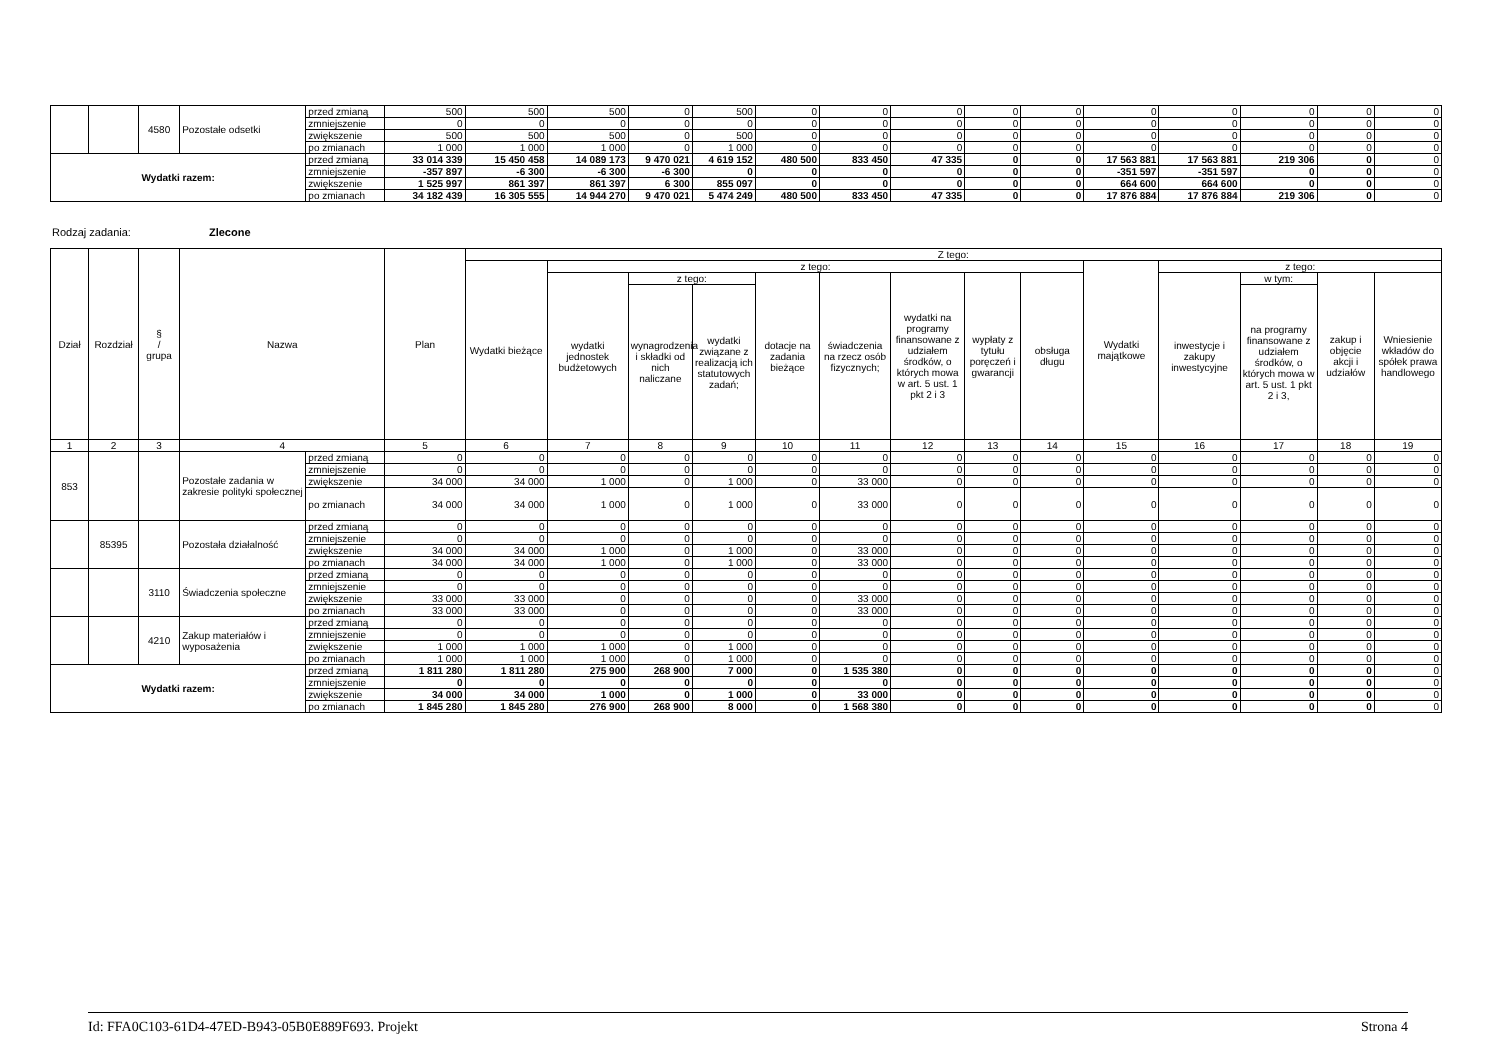| | | 4580 | Pozostałe odsetki | przed zmianą | 500 | 500 | 500 | 0 | 500 | 0 | 0 | 0 | 0 | 0 | 0 | 0 | 0 | 0 | 0 |
| | | | | zmniejszenie | 0 | 0 | 0 | 0 | 0 | 0 | 0 | 0 | 0 | 0 | 0 | 0 | 0 | 0 | 0 |
| | | | | zwiększenie | 500 | 500 | 500 | 0 | 500 | 0 | 0 | 0 | 0 | 0 | 0 | 0 | 0 | 0 | 0 |
| | | | | po zmianach | 1 000 | 1 000 | 1 000 | 0 | 1 000 | 0 | 0 | 0 | 0 | 0 | 0 | 0 | 0 | 0 | 0 |
| Wydatki razem: | | | | przed zmianą | 33 014 339 | 15 450 458 | 14 089 173 | 9 470 021 | 4 619 152 | 480 500 | 833 450 | 47 335 | 0 | 0 | 17 563 881 | 17 563 881 | 219 306 | 0 | 0 |
| | | | | zmniejszenie | -357 897 | -6 300 | -6 300 | -6 300 | 0 | 0 | 0 | 0 | 0 | 0 | -351 597 | -351 597 | 0 | 0 | 0 |
| | | | | zwiększenie | 1 525 997 | 861 397 | 861 397 | 6 300 | 855 097 | 0 | 0 | 0 | 0 | 0 | 664 600 | 664 600 | 0 | 0 | 0 |
| | | | | po zmianach | 34 182 439 | 16 305 555 | 14 944 270 | 9 470 021 | 5 474 249 | 480 500 | 833 450 | 47 335 | 0 | 0 | 17 876 884 | 17 876 884 | 219 306 | 0 | 0 |
Rodzaj zadania: Zlecone
| Dział | Rozdział | § / grupa | Nazwa | | Plan | Z tego: | | | | | | | | | | | | | |
| --- | --- | --- | --- | --- | --- | --- | --- | --- | --- | --- | --- | --- | --- | --- | --- | --- | --- | --- | --- |
| | | | | | | Wydatki bieżące | z tego: | | | | | | | | Wydatki majątkowe | z tego: | | | |
| | | | | | | | wydatki jednostek budżetowych | z tego: | | dotacje na zadania bieżące | świadczenia na rzecz osób fizycznych; | wydatki na programy finansowane z udziałem środków, o których mowa w art. 5 ust. 1 pkt 2 i 3 | wypłaty z tytułu poręczeń i gwarancji | obsługa długu | | inwestycje i zakupy inwestycyjne | w tym: | zakup i objęcie akcji i udziałów | Wniesienie wkładów do spółek prawa handlowego |
| | | | | | | | | wynagrodzenia i składki od nich naliczane | wydatki związane z realizacją ich statutowych zadań; | | | | | | | | na programy finansowane z udziałem środków, o których mowa w art. 5 ust. 1 pkt 2 i 3, | | |
| 1 | 2 | 3 | 4 | | 5 | 6 | 7 | 8 | 9 | 10 | 11 | 12 | 13 | 14 | 15 | 16 | 17 | 18 | 19 |
| 853 | | | Pozostałe zadania w zakresie polityki społecznej | przed zmianą | 0 | 0 | 0 | 0 | 0 | 0 | 0 | 0 | 0 | 0 | 0 | 0 | 0 | 0 | 0 |
| | | | | zmniejszenie | 0 | 0 | 0 | 0 | 0 | 0 | 0 | 0 | 0 | 0 | 0 | 0 | 0 | 0 | 0 |
| | | | | zwiększenie | 34 000 | 34 000 | 1 000 | 0 | 1 000 | 0 | 33 000 | 0 | 0 | 0 | 0 | 0 | 0 | 0 | 0 |
| | | | | po zmianach | 34 000 | 34 000 | 1 000 | 0 | 1 000 | 0 | 33 000 | 0 | 0 | 0 | 0 | 0 | 0 | 0 | 0 |
| | 85395 | | Pozostała działalność | przed zmianą | 0 | 0 | 0 | 0 | 0 | 0 | 0 | 0 | 0 | 0 | 0 | 0 | 0 | 0 | 0 |
| | | | | zmniejszenie | 0 | 0 | 0 | 0 | 0 | 0 | 0 | 0 | 0 | 0 | 0 | 0 | 0 | 0 | 0 |
| | | | | zwiększenie | 34 000 | 34 000 | 1 000 | 0 | 1 000 | 0 | 33 000 | 0 | 0 | 0 | 0 | 0 | 0 | 0 | 0 |
| | | | | po zmianach | 34 000 | 34 000 | 1 000 | 0 | 1 000 | 0 | 33 000 | 0 | 0 | 0 | 0 | 0 | 0 | 0 | 0 |
| | | 3110 | Świadczenia społeczne | przed zmianą | 0 | 0 | 0 | 0 | 0 | 0 | 0 | 0 | 0 | 0 | 0 | 0 | 0 | 0 | 0 |
| | | | | zmniejszenie | 0 | 0 | 0 | 0 | 0 | 0 | 0 | 0 | 0 | 0 | 0 | 0 | 0 | 0 | 0 |
| | | | | zwiększenie | 33 000 | 33 000 | 0 | 0 | 0 | 0 | 33 000 | 0 | 0 | 0 | 0 | 0 | 0 | 0 | 0 |
| | | | | po zmianach | 33 000 | 33 000 | 0 | 0 | 0 | 0 | 33 000 | 0 | 0 | 0 | 0 | 0 | 0 | 0 | 0 |
| | | 4210 | Zakup materiałów i wyposażenia | przed zmianą | 0 | 0 | 0 | 0 | 0 | 0 | 0 | 0 | 0 | 0 | 0 | 0 | 0 | 0 | 0 |
| | | | | zmniejszenie | 0 | 0 | 0 | 0 | 0 | 0 | 0 | 0 | 0 | 0 | 0 | 0 | 0 | 0 | 0 |
| | | | | zwiększenie | 1 000 | 1 000 | 1 000 | 0 | 1 000 | 0 | 0 | 0 | 0 | 0 | 0 | 0 | 0 | 0 | 0 |
| | | | | po zmianach | 1 000 | 1 000 | 1 000 | 0 | 1 000 | 0 | 0 | 0 | 0 | 0 | 0 | 0 | 0 | 0 | 0 |
| Wydatki razem: | | | | przed zmianą | 1 811 280 | 1 811 280 | 275 900 | 268 900 | 7 000 | 0 | 1 535 380 | 0 | 0 | 0 | 0 | 0 | 0 | 0 | 0 |
| | | | | zmniejszenie | 0 | 0 | 0 | 0 | 0 | 0 | 0 | 0 | 0 | 0 | 0 | 0 | 0 | 0 | 0 |
| | | | | zwiększenie | 34 000 | 34 000 | 1 000 | 0 | 1 000 | 0 | 33 000 | 0 | 0 | 0 | 0 | 0 | 0 | 0 | 0 |
| | | | | po zmianach | 1 845 280 | 1 845 280 | 276 900 | 268 900 | 8 000 | 0 | 1 568 380 | 0 | 0 | 0 | 0 | 0 | 0 | 0 | 0 |
Id: FFA0C103-61D4-47ED-B943-05B0E889F693. Projekt Strona 4